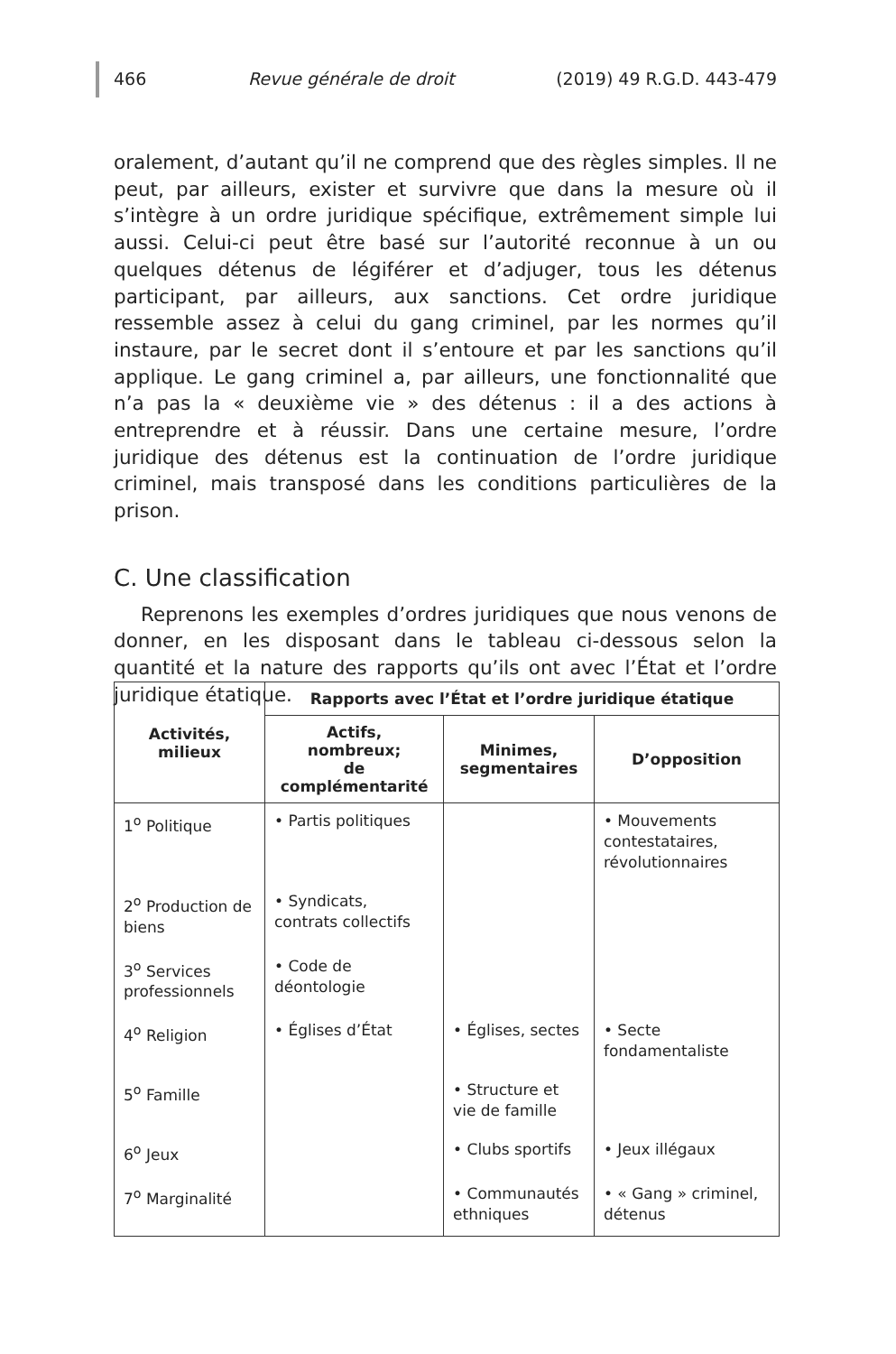466 Revue générale de droit (2019) 49 R.G.D. 443-479
oralement, d’autant qu’il ne comprend que des règles simples. Il ne peut, par ailleurs, exister et survivre que dans la mesure où il s’intègre à un ordre juridique spécifique, extrêmement simple lui aussi. Celui-ci peut être basé sur l’autorité reconnue à un ou quelques détenus de légiférer et d’adjuger, tous les détenus participant, par ailleurs, aux sanctions. Cet ordre juridique ressemble assez à celui du gang criminel, par les normes qu’il instaure, par le secret dont il s’entoure et par les sanctions qu’il applique. Le gang criminel a, par ailleurs, une fonctionnalité que n’a pas la « deuxième vie » des détenus : il a des actions à entreprendre et à réussir. Dans une certaine mesure, l’ordre juridique des détenus est la continuation de l’ordre juridique criminel, mais transposé dans les conditions particulières de la prison.
C. Une classification
Reprenons les exemples d’ordres juridiques que nous venons de donner, en les disposant dans le tableau ci-dessous selon la quantité et la nature des rapports qu’ils ont avec l’État et l’ordre juridique étatique.
| Activités, milieux | Rapports avec l’État et l’ordre juridique étatique | | |
| --- | --- | --- | --- |
| | Actifs, nombreux; de complémentarité | Minimes, segmentaires | D’opposition |
| 1<sup>o</sup> Politique | • Partis politiques | | • Mouvements contestataires, révolutionnaires |
| 2<sup>o</sup> Production de biens | • Syndicats, contrats collectifs | | |
| 3<sup>o</sup> Services professionnels | • Code de déontologie | | |
| 4<sup>o</sup> Religion | • Églises d’État | • Églises, sectes | • Secte fondamentaliste |
| 5<sup>o</sup> Famille | | • Structure et vie de famille | |
| 6<sup>o</sup> Jeux | | • Clubs sportifs | • Jeux illégaux |
| 7<sup>o</sup> Marginalité | | • Communautés ethniques | • « Gang » criminel, détenus |